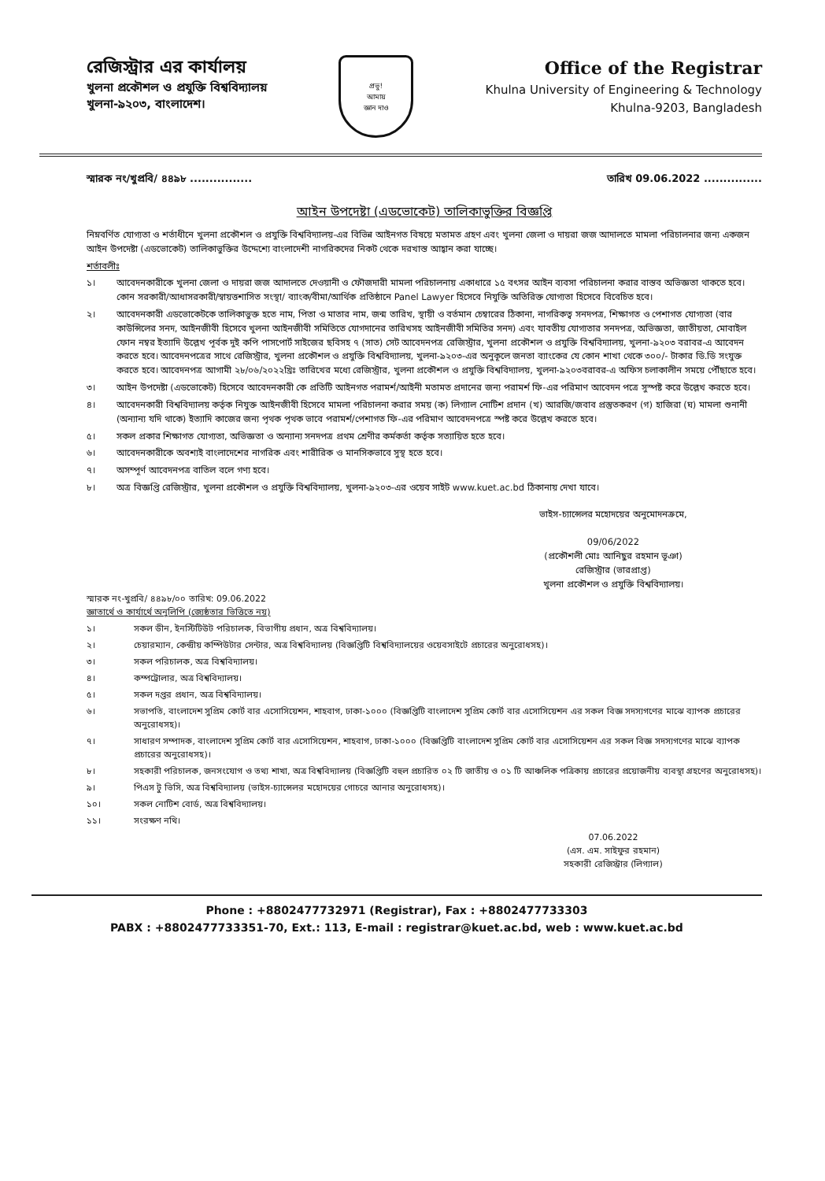রেজিস্ট্রার এর কার্যালয়
খুলনা প্রকৌশল ও প্রযুক্তি বিশ্ববিদ্যালয়
খুলনা-৯২০৩, বাংলাদেশ।
প্রভু!
আমায়
জ্ঞান দাও
Office of the Registrar
Khulna University of Engineering & Technology
Khulna-9203, Bangladesh
স্মারক নং/খুপ্রবি/ ৪৪৯৮ ................ তারিখ 09.06.2022 ...............
আইন উপদেষ্টা (এডভোকেট) তালিকাভুক্তির বিজ্ঞপ্তি
নিম্নবর্ণিত যোগ্যতা ও শর্তাধীনে খুলনা প্রকৌশল ও প্রযুক্তি বিশ্ববিদ্যালয়-এর বিভিন্ন আইনগত বিষয়ে মতামত গ্রহণ এবং খুলনা জেলা ও দায়রা জজ আদালতে মামলা পরিচালনার জন্য একজন আইন উপদেষ্টা (এডভোকেট) তালিকাভুক্তির উদ্দেশ্যে বাংলাদেশী নাগরিকদের নিকট থেকে দরখাস্ত আহ্বান করা যাচ্ছে।
শর্তাবলীঃ
১। আবেদনকারীকে খুলনা জেলা ও দায়রা জজ আদালতে দেওয়ানী ও ফৌজদারী মামলা পরিচালনায় একাধারে ১৫ বৎসর আইন ব্যবসা পরিচালনা করার বাস্তব অভিজ্ঞতা থাকতে হবে। কোন সরকারী/আধাসরকারী/স্বায়ত্তশাসিত সংস্থা/ ব্যাংক/বীমা/আর্থিক প্রতিষ্ঠানে Panel Lawyer হিসেবে নিযুক্তি অতিরিক্ত যোগ্যতা হিসেবে বিবেচিত হবে।
২। আবেদনকারী এডভোকেটকে তালিকাভুক্ত হতে নাম, পিতা ও মাতার নাম, জন্ম তারিখ, স্থায়ী ও বর্তমান চেম্বারের ঠিকানা, নাগরিকত্ব সনদপত্র, শিক্ষাগত ও পেশাগত যোগ্যতা (বার কাউন্সিলের সনদ, আইনজীবী হিসেবে খুলনা আইনজীবী সমিতিতে যোগদানের তারিখসহ আইনজীবী সমিতির সনদ) এবং যাবতীয় যোগ্যতার সনদপত্র, অভিজ্ঞতা, জাতীয়তা, মোবাইল ফোন নম্বর ইত্যাদি উল্লেখ পূর্বক দুই কপি পাসপোর্ট সাইজের ছবিসহ ৭ (সাত) সেট আবেদনপত্র রেজিস্ট্রার, খুলনা প্রকৌশল ও প্রযুক্তি বিশ্ববিদ্যালয়, খুলনা-৯২০৩ বরাবর-এ আবেদন করতে হবে। আবেদনপত্রের সাথে রেজিস্ট্রার, খুলনা প্রকৌশল ও প্রযুক্তি বিশ্ববিদ্যালয়, খুলনা-৯২০৩-এর অনুকূলে জনতা ব্যাংকের যে কোন শাখা থেকে ৩০০/- টাকার ডি.ডি সংযুক্ত করতে হবে। আবেদনপত্র আগামী ২৮/০৬/২০২২খ্রিঃ তারিখের মধ্যে রেজিস্ট্রার, খুলনা প্রকৌশল ও প্রযুক্তি বিশ্ববিদ্যালয়, খুলনা-৯২০৩বরাবর-এ অফিস চলাকালীন সময়ে পৌঁছাতে হবে।
৩। আইন উপদেষ্টা (এডভোকেট) হিসেবে আবেদনকারী কে প্রতিটি আইনগত পরামর্শ/আইনী মতামত প্রদানের জন্য পরামর্শ ফি-এর পরিমাণ আবেদন পত্রে সুস্পষ্ট করে উল্লেখ করতে হবে।
৪। আবেদনকারী বিশ্ববিদ্যালয় কর্তৃক নিযুক্ত আইনজীবী হিসেবে মামলা পরিচালনা করার সময় (ক) লিগ্যাল নোটিশ প্রদান (খ) আরজি/জবাব প্রস্তুতকরণ (গ) হাজিরা (ঘ) মামলা শুনানী (অন্যান্য যদি থাকে) ইত্যাদি কাজের জন্য পৃথক পৃথক ভাবে পরামর্শ/পেশাগত ফি-এর পরিমাণ আবেদনপত্রে স্পষ্ট করে উল্লেখ করতে হবে।
৫। সকল প্রকার শিক্ষাগত যোগ্যতা, অভিজ্ঞতা ও অন্যান্য সনদপত্র প্রথম শ্রেণীর কর্মকর্তা কর্তৃক সত্যায়িত হতে হবে।
৬। আবেদনকারীকে অবশ্যই বাংলাদেশের নাগরিক এবং শারীরিক ও মানসিকভাবে সুস্থ হতে হবে।
৭। অসম্পূর্ণ আবেদনপত্র বাতিল বলে গণ্য হবে।
৮। অত্র বিজ্ঞপ্তি রেজিস্ট্রার, খুলনা প্রকৌশল ও প্রযুক্তি বিশ্ববিদ্যালয়, খুলনা-৯২০৩-এর ওয়েব সাইট www.kuet.ac.bd ঠিকানায় দেখা যাবে।
ভাইস-চ্যান্সেলর মহোদয়ের অনুমোদনক্রমে,
09/06/2022
(প্রকৌশলী মোঃ আনিছুর রহমান ভূঞা)
রেজিস্ট্রার (ভারপ্রাপ্ত)
খুলনা প্রকৌশল ও প্রযুক্তি বিশ্ববিদ্যালয়।
স্মারক নং-খুপ্রবি/ ৪৪৯৮/০০ তারিখ: 09.06.2022
জ্ঞাতার্থে ও কার্যার্থে অনুলিপি (জ্যেষ্ঠতার ভিত্তিতে নয়)
১। সকল ডীন, ইনস্টিটিউট পরিচালক, বিভাগীয় প্রধান, অত্র বিশ্ববিদ্যালয়।
২। চেয়ারম্যান, কেন্দ্রীয় কম্পিউটার সেন্টার, অত্র বিশ্ববিদ্যালয় (বিজ্ঞপ্তিটি বিশ্ববিদ্যালয়ের ওয়েবসাইটে প্রচারের অনুরোধসহ)।
৩। সকল পরিচালক, অত্র বিশ্ববিদ্যালয়।
৪। কম্পট্রোলার, অত্র বিশ্ববিদ্যালয়।
৫। সকল দপ্তর প্রধান, অত্র বিশ্ববিদ্যালয়।
৬। সভাপতি, বাংলাদেশ সুপ্রিম কোর্ট বার এসোসিয়েশন, শাহবাগ, ঢাকা-১০০০ (বিজ্ঞপ্তিটি বাংলাদেশ সুপ্রিম কোর্ট বার এসোসিয়েশন এর সকল বিজ্ঞ সদস্যগণের মাঝে ব্যাপক প্রচারের অনুরোধসহ)।
৭। সাধারণ সম্পাদক, বাংলাদেশ সুপ্রিম কোর্ট বার এসোসিয়েশন, শাহবাগ, ঢাকা-১০০০ (বিজ্ঞপ্তিটি বাংলাদেশ সুপ্রিম কোর্ট বার এসোসিয়েশন এর সকল বিজ্ঞ সদস্যগণের মাঝে ব্যাপক প্রচারের অনুরোধসহ)।
৮। সহকারী পরিচালক, জনসংযোগ ও তথ্য শাখা, অত্র বিশ্ববিদ্যালয় (বিজ্ঞপ্তিটি বহুল প্রচারিত ০২ টি জাতীয় ও ০১ টি আঞ্চলিক পত্রিকায় প্রচারের প্রয়োজনীয় ব্যবস্থা গ্রহণের অনুরোধসহ)।
৯। পিএস টু ভিসি, অত্র বিশ্ববিদ্যালয় (ভাইস-চ্যান্সেলর মহোদয়ের গোচরে আনার অনুরোধসহ)।
১০। সকল নোটিশ বোর্ড, অত্র বিশ্ববিদ্যালয়।
১১। সংরক্ষণ নথি।
07.06.2022
(এস. এম. সাইফুর রহমান)
সহকারী রেজিস্ট্রার (লিগ্যাল)
Phone : +8802477732971 (Registrar), Fax : +8802477733303
PABX : +8802477733351-70, Ext.: 113, E-mail : registrar@kuet.ac.bd, web : www.kuet.ac.bd